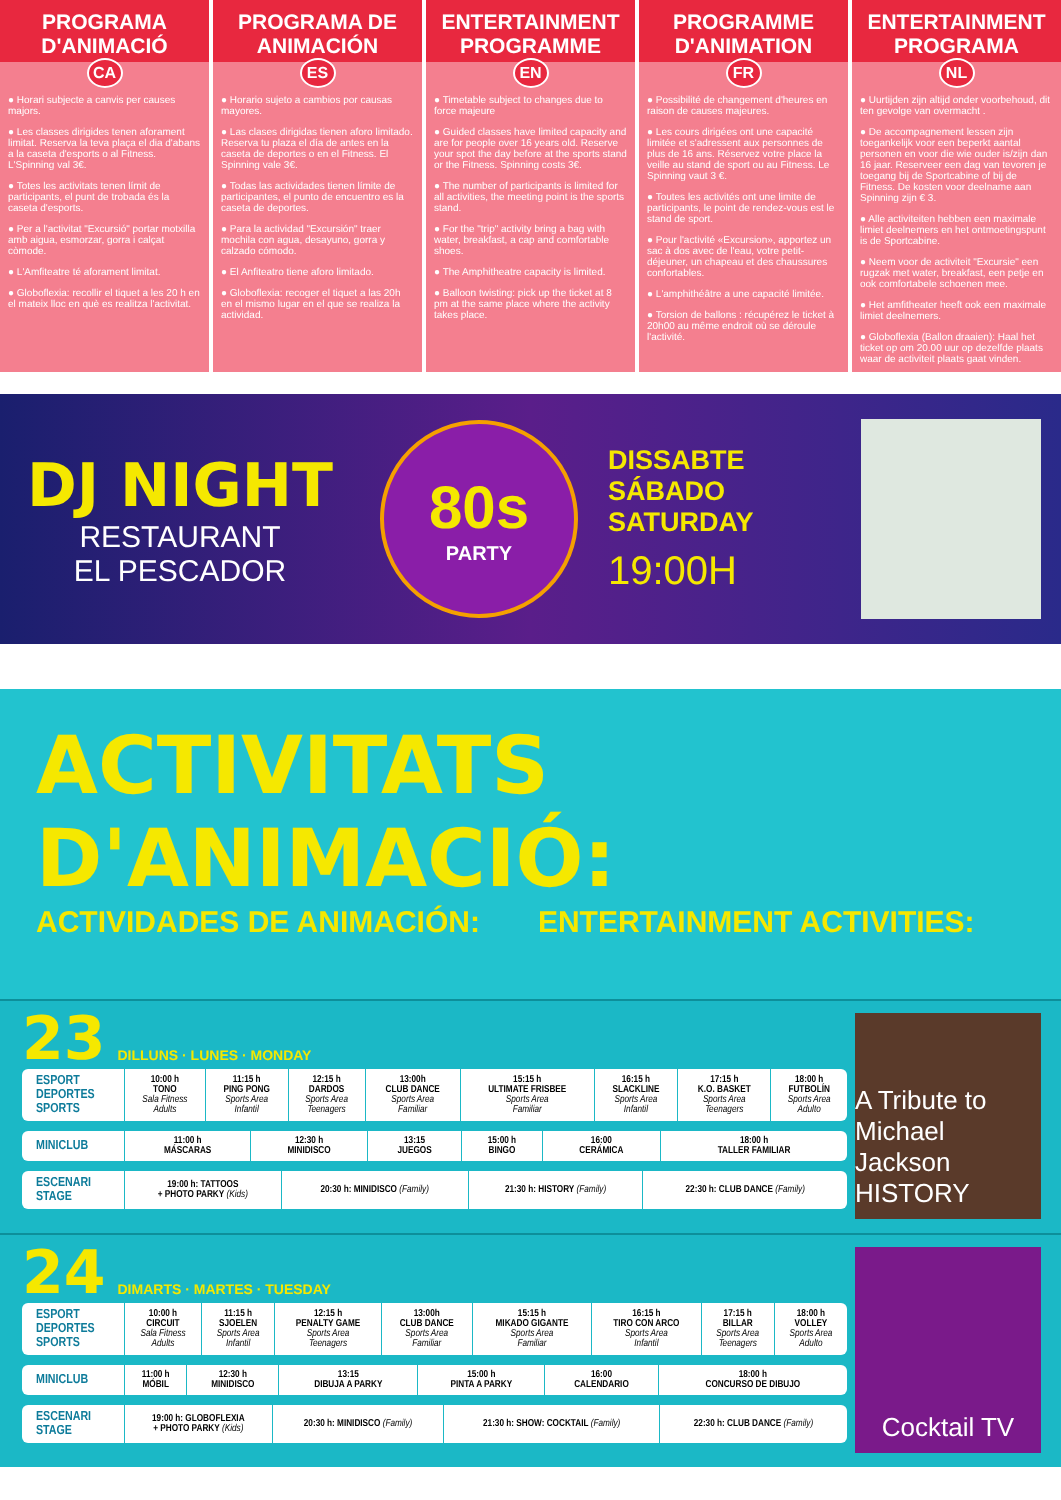PROGRAMA D'ANIMACIÓ
CA
● Horari subjecte a canvis per causes majors.
● Les classes dirigides tenen aforament limitat. Reserva la teva plaça el dia d'abans a la caseta d'esports o al Fitness. L'Spinning val 3€.
● Totes les activitats tenen límit de participants, el punt de trobada és la caseta d'esports.
● Per a l'activitat "Excursió" portar motxilla amb aigua, esmorzar, gorra i calçat còmode.
● L'Amfiteatre té aforament limitat.
● Globoflexia: recollir el tiquet a les 20 h en el mateix lloc en què es realitza l'activitat.
PROGRAMA DE ANIMACIÓN
ES
● Horario sujeto a cambios por causas mayores.
● Las clases dirigidas tienen aforo limitado. Reserva tu plaza el día de antes en la caseta de deportes o en el Fitness. El Spinning vale 3€.
● Todas las actividades tienen límite de participantes, el punto de encuentro es la caseta de deportes.
● Para la actividad "Excursión" traer mochila con agua, desayuno, gorra y calzado cómodo.
● El Anfiteatro tiene aforo limitado.
● Globoflexia: recoger el tiquet a las 20h en el mismo lugar en el que se realiza la actividad.
ENTERTAINMENT PROGRAMME
EN
● Timetable subject to changes due to force majeure
● Guided classes have limited capacity and are for people over 16 years old. Reserve your spot the day before at the sports stand or the Fitness. Spinning costs 3€.
● The number of participants is limited for all activities, the meeting point is the sports stand.
● For the "trip" activity bring a bag with water, breakfast, a cap and comfortable shoes.
● The Amphitheatre capacity is limited.
● Balloon twisting: pick up the ticket at 8 pm at the same place where the activity takes place.
PROGRAMME D'ANIMATION
FR
● Possibilité de changement d'heures en raison de causes majeures.
● Les cours dirigées ont une capacité limitée et s'adressent aux personnes de plus de 16 ans. Réservez votre place la veille au stand de sport ou au Fitness. Le Spinning vaut 3 €.
● Toutes les activités ont une limite de participants, le point de rendez-vous est le stand de sport.
● Pour l'activité «Excursion», apportez un sac à dos avec de l'eau, votre petit-déjeuner, un chapeau et des chaussures confortables.
● L'amphithéâtre a une capacité limitée.
● Torsion de ballons : récupérez le ticket à 20h00 au même endroit où se déroule l'activité.
ENTERTAINMENT PROGRAMA
NL
● Uurtijden zijn altijd onder voorbehoud, dit ten gevolge van overmacht .
● De accompagnement lessen zijn toegankelijk voor een beperkt aantal personen en voor die wie ouder is/zijn dan 16 jaar. Reserveer een dag van tevoren je toegang bij de Sportcabine of bij de Fitness. De kosten voor deelname aan Spinning zijn € 3.
● Alle activiteiten hebben een maximale limiet deelnemers en het ontmoetingspunt is de Sportcabine.
● Neem voor de activiteit "Excursie" een rugzak met water, breakfast, een petje en ook comfortabele schoenen mee.
● Het amfitheater heeft ook een maximale limiet deelnemers.
● Globoflexia (Ballon draaien): Haal het ticket op om 20.00 uur op dezelfde plaats waar de activiteit plaats gaat vinden.
DJ NIGHT
RESTAURANT
EL PESCADOR
80s
PARTY
DISSABTE
SÁBADO
SATURDAY
19:00H
ACTIVITATS D'ANIMACIÓ:
ACTIVIDADES DE ANIMACIÓN: ENTERTAINMENT ACTIVITIES:
23 DILLUNS · LUNES · MONDAY
| ESPORT DEPORTES SPORTS | 10:00 h TONO Sala Fitness Adults | 11:15 h PING PONG Sports Area Infantil | 12:15 h DARDOS Sports Area Teenagers | 13:00h CLUB DANCE Sports Area Familiar | 15:15 h ULTIMATE FRISBEE Sports Area Familiar | 16:15 h SLACKLINE Sports Area Infantil | 17:15 h K.O. BASKET Sports Area Teenagers | 18:00 h FUTBOLÍN Sports Area Adulto |
| MINICLUB | 11:00 h MÁSCARAS | 12:30 h MINIDISCO | 13:15 JUEGOS | 15:00 h BINGO | 16:00 CERÁMICA | 18:00 h TALLER FAMILIAR |
| ESCENARI STAGE | 19:00 h: TATTOOS + PHOTO PARKY (Kids) | 20:30 h: MINIDISCO (Family) | 21:30 h: HISTORY (Family) | 22:30 h: CLUB DANCE (Family) |
A Tribute to Michael Jackson HISTORY
24 DIMARTS · MARTES · TUESDAY
| ESPORT DEPORTES SPORTS | 10:00 h CIRCUIT Sala Fitness Adults | 11:15 h SJOELEN Sports Area Infantil | 12:15 h PENALTY GAME Sports Area Teenagers | 13:00h CLUB DANCE Sports Area Familiar | 15:15 h MIKADO GIGANTE Sports Area Familiar | 16:15 h TIRO CON ARCO Sports Area Infantil | 17:15 h BILLAR Sports Area Teenagers | 18:00 h VOLLEY Sports Area Adulto |
| MINICLUB | 11:00 h MÓBIL | 12:30 h MINIDISCO | 13:15 DIBUJA A PARKY | 15:00 h PINTA A PARKY | 16:00 CALENDARIO | 18:00 h CONCURSO DE DIBUJO |
| ESCENARI STAGE | 19:00 h: GLOBOFLEXIA + PHOTO PARKY (Kids) | 20:30 h: MINIDISCO (Family) | 21:30 h: SHOW: COCKTAIL (Family) | 22:30 h: CLUB DANCE (Family) |
Cocktail TV